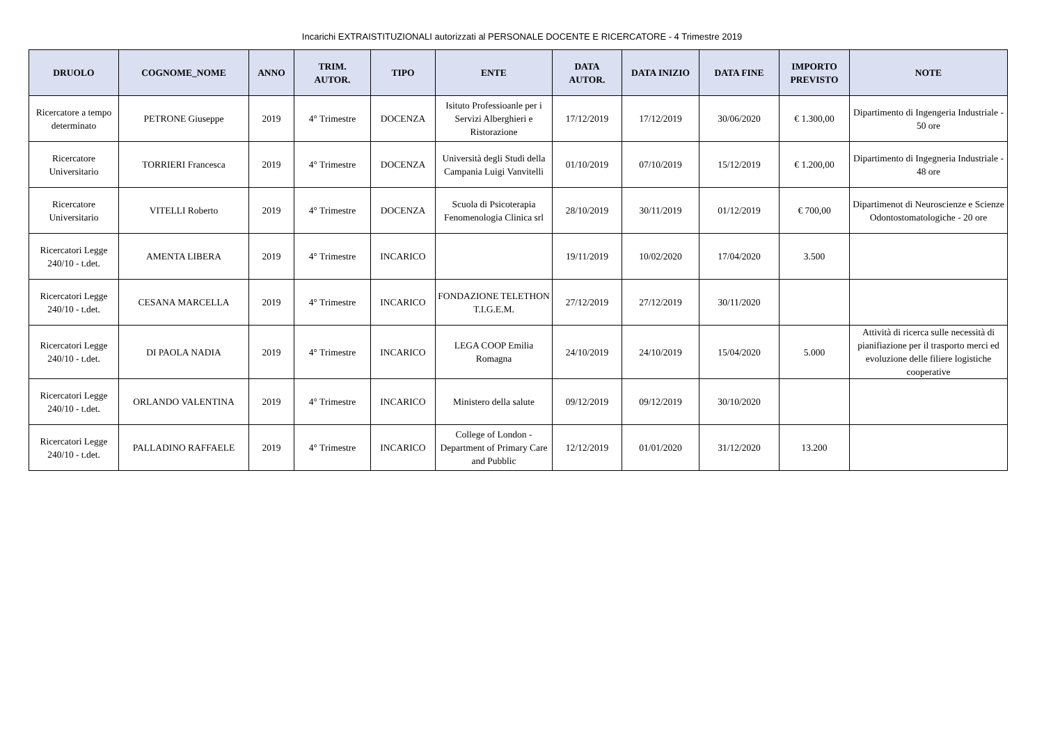Incarichi EXTRAISTITUZIONALI autorizzati al PERSONALE DOCENTE E RICERCATORE - 4 Trimestre 2019
| DRUOLO | COGNOME_NOME | ANNO | TRIM. AUTOR. | TIPO | ENTE | DATA AUTOR. | DATA INIZIO | DATA FINE | IMPORTO PREVISTO | NOTE |
| --- | --- | --- | --- | --- | --- | --- | --- | --- | --- | --- |
| Ricercatore a tempo determinato | PETRONE Giuseppe | 2019 | 4° Trimestre | DOCENZA | Isituto Professioanle per i Servizi Alberghieri e Ristorazione | 17/12/2019 | 17/12/2019 | 30/06/2020 | € 1.300,00 | Dipartimento di Ingengeria Industriale - 50 ore |
| Ricercatore Universitario | TORRIERI Francesca | 2019 | 4° Trimestre | DOCENZA | Università degli Studi della Campania Luigi Vanvitelli | 01/10/2019 | 07/10/2019 | 15/12/2019 | € 1.200,00 | Dipartimento di Ingegneria Industriale - 48 ore |
| Ricercatore Universitario | VITELLI Roberto | 2019 | 4° Trimestre | DOCENZA | Scuola di Psicoterapia Fenomenologia Clinica srl | 28/10/2019 | 30/11/2019 | 01/12/2019 | € 700,00 | Dipartimenot di Neuroscienze e Scienze Odontostomatologiche - 20 ore |
| Ricercatori Legge 240/10 - t.det. | AMENTA LIBERA | 2019 | 4° Trimestre | INCARICO | | 19/11/2019 | 10/02/2020 | 17/04/2020 | 3.500 | |
| Ricercatori Legge 240/10 - t.det. | CESANA MARCELLA | 2019 | 4° Trimestre | INCARICO | FONDAZIONE TELETHON T.I.G.E.M. | 27/12/2019 | 27/12/2019 | 30/11/2020 | | |
| Ricercatori Legge 240/10 - t.det. | DI PAOLA NADIA | 2019 | 4° Trimestre | INCARICO | LEGA COOP Emilia Romagna | 24/10/2019 | 24/10/2019 | 15/04/2020 | 5.000 | Attività di ricerca sulle necessità di pianifiazione per il trasporto merci ed evoluzione delle filiere logistiche cooperative |
| Ricercatori Legge 240/10 - t.det. | ORLANDO VALENTINA | 2019 | 4° Trimestre | INCARICO | Ministero della salute | 09/12/2019 | 09/12/2019 | 30/10/2020 | | |
| Ricercatori Legge 240/10 - t.det. | PALLADINO RAFFAELE | 2019 | 4° Trimestre | INCARICO | College of London - Department of Primary Care and Pubblic | 12/12/2019 | 01/01/2020 | 31/12/2020 | 13.200 | |